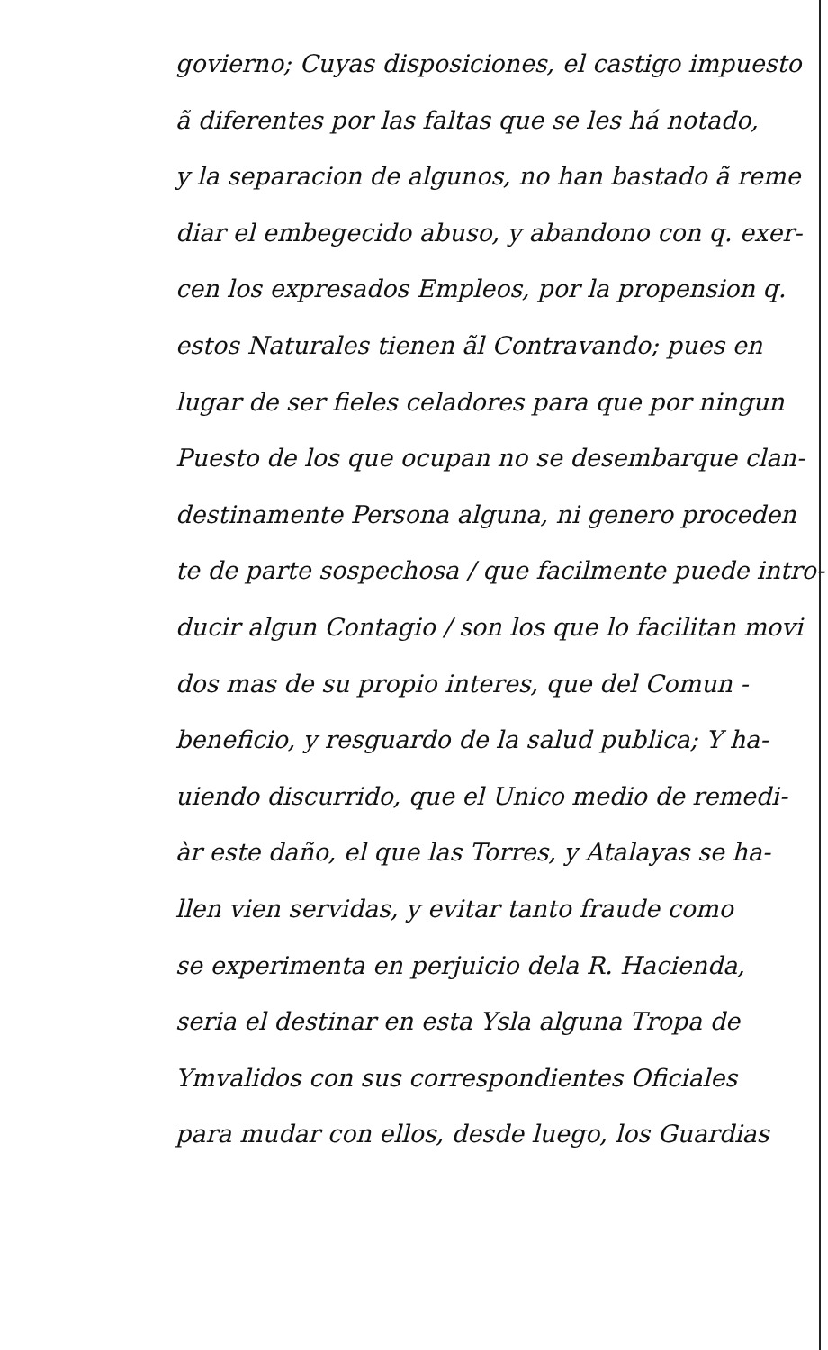govierno; Cuyas disposiciones, el castigo impuesto
ã diferentes por las faltas que se les há notado,
y la separacion de algunos, no han bastado ã reme
diar el embegecido abuso, y abandono con q. exer-
cen los expresados Empleos, por la propension q.
estos Naturales tienen ãl Contravando; pues en
lugar de ser fieles celadores para que por ningun
Puesto de los que ocupan no se desembarque clan-
destinamente Persona alguna, ni genero proceden
te de parte sospechosa / que facilmente puede intro-
ducir algun Contagio / son los que lo facilitan movi
dos mas de su propio interes, que del Comun -
beneficio, y resguardo de la salud publica; Y ha-
uiendo discurrido, que el Unico medio de remedi-
àr este daño, el que las Torres, y Atalayas se ha-
llen vien servidas, y evitar tanto fraude como
se experimenta en perjuicio dela R. Hacienda,
seria el destinar en esta Ysla alguna Tropa de
Ymvalidos con sus correspondientes Oficiales
para mudar con ellos, desde luego, los Guardias